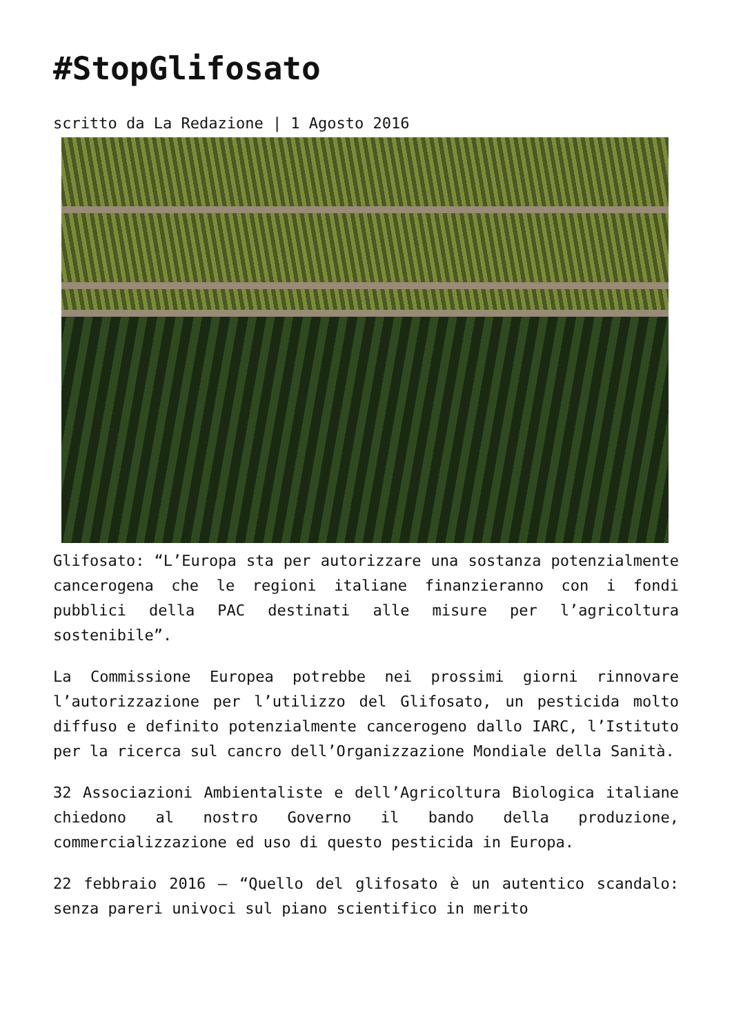#StopGlifosato
scritto da La Redazione | 1 Agosto 2016
Glifosato: “L’Europa sta per autorizzare una sostanza potenzialmente cancerogena che le regioni italiane finanzieranno con i fondi pubblici della PAC destinati alle misure per l’agricoltura sostenibile”.
La Commissione Europea potrebbe nei prossimi giorni rinnovare l’autorizzazione per l’utilizzo del Glifosato, un pesticida molto diffuso e definito potenzialmente cancerogeno dallo IARC, l’Istituto per la ricerca sul cancro dell’Organizzazione Mondiale della Sanità.
32 Associazioni Ambientaliste e dell’Agricoltura Biologica italiane chiedono al nostro Governo il bando della produzione, commercializzazione ed uso di questo pesticida in Europa.
22 febbraio 2016 – “Quello del glifosato è un autentico scandalo: senza pareri univoci sul piano scientifico in merito